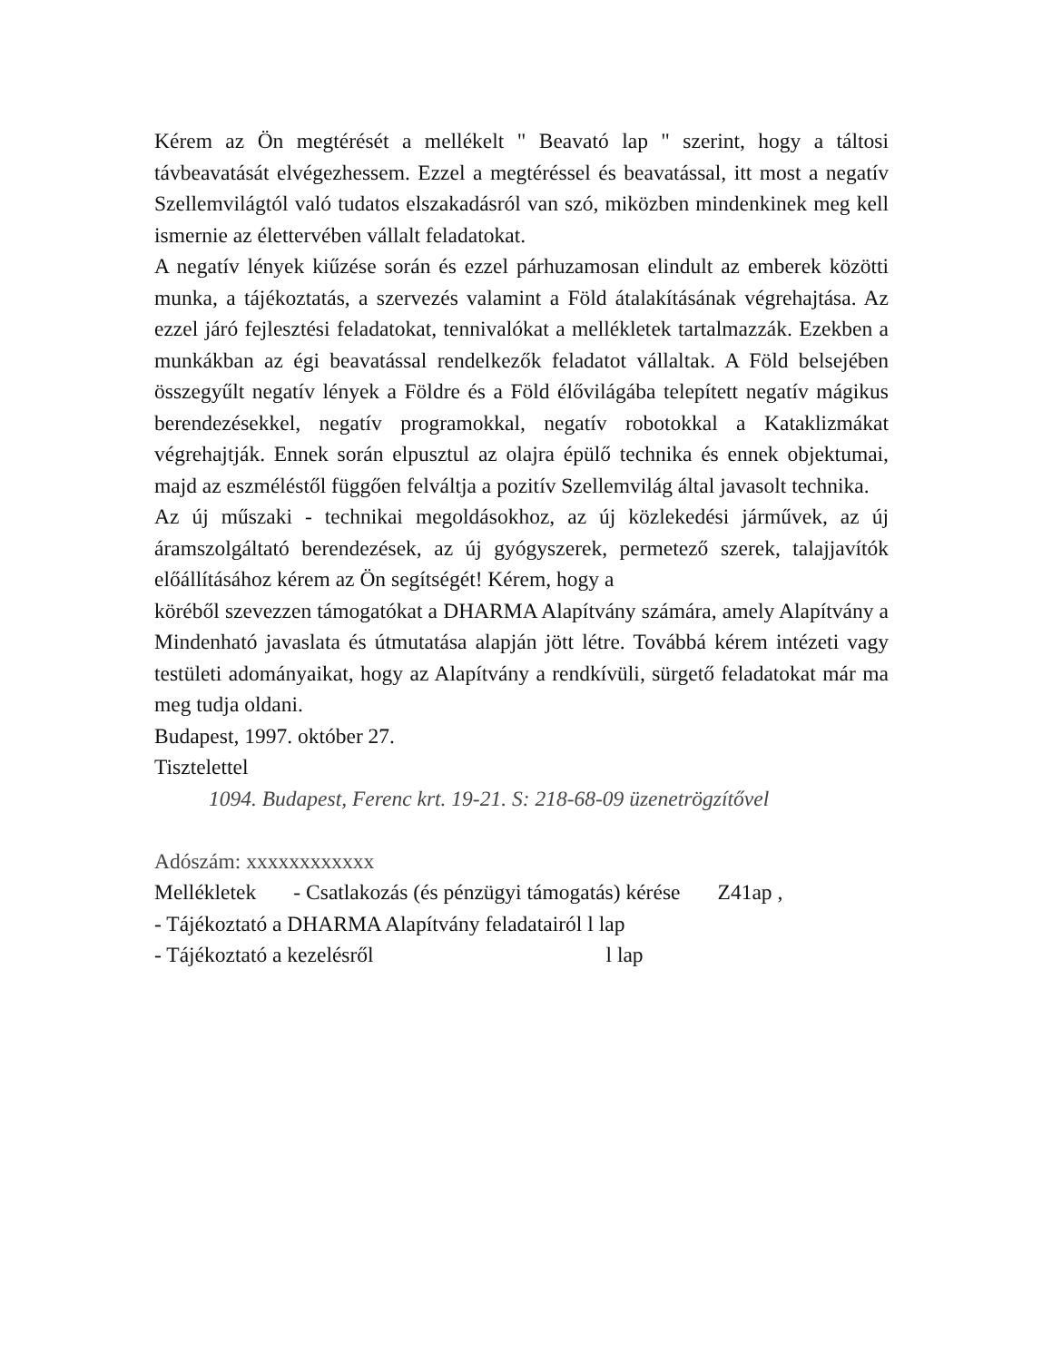Kérem az Ön megtérését a mellékelt " Beavató lap " szerint, hogy a táltosi távbeavatását elvégezhessem. Ezzel a megtéréssel és beavatással, itt most a negatív Szellemvilágtól való tudatos elszakadásról van szó, miközben mindenkinek meg kell ismernie az élettervében vállalt feladatokat.
A negatív lények kiűzése során és ezzel párhuzamosan elindult az emberek közötti munka, a tájékoztatás, a szervezés valamint a Föld átalakításának végrehajtása. Az ezzel járó fejlesztési feladatokat, tennivalókat a mellékletek tartalmazzák. Ezekben a munkákban az égi beavatással rendelkezők feladatot vállaltak. A Föld belsejében összegyűlt negatív lények a Földre és a Föld élővilágába telepített negatív mágikus berendezésekkel, negatív programokkal, negatív robotokkal a Kataklizmákat végrehajtják. Ennek során elpusztul az olajra épülő technika és ennek objektumai, majd az eszméléstől függően felváltja a pozitív Szellemvilág által javasolt technika.
Az új műszaki - technikai megoldásokhoz, az új közlekedési járművek, az új áramszolgáltató berendezések, az új gyógyszerek, permetező szerek, talajjavítók előállításához kérem az Ön segítségét! Kérem, hogy a
köréből szevezzen támogatókat a DHARMA Alapítvány számára, amely Alapítvány a Mindenható javaslata és útmutatása alapján jött létre. Továbbá kérem intézeti vagy testületi adományaikat, hogy az Alapítvány a rendkívüli, sürgető feladatokat már ma meg tudja oldani.
Budapest, 1997. október 27.
Tisztelettel
1094. Budapest, Ferenc krt. 19-21. S: 218-68-09 üzenetrögzítővel
Adószám: xxxxxxxxxxxx
Mellékletek - Csatlakozás (és pénzügyi támogatás) kérése Z41ap ,
- Tájékoztató a DHARMA Alapítvány feladatairól l lap
- Tájékoztató a kezelésről l lap